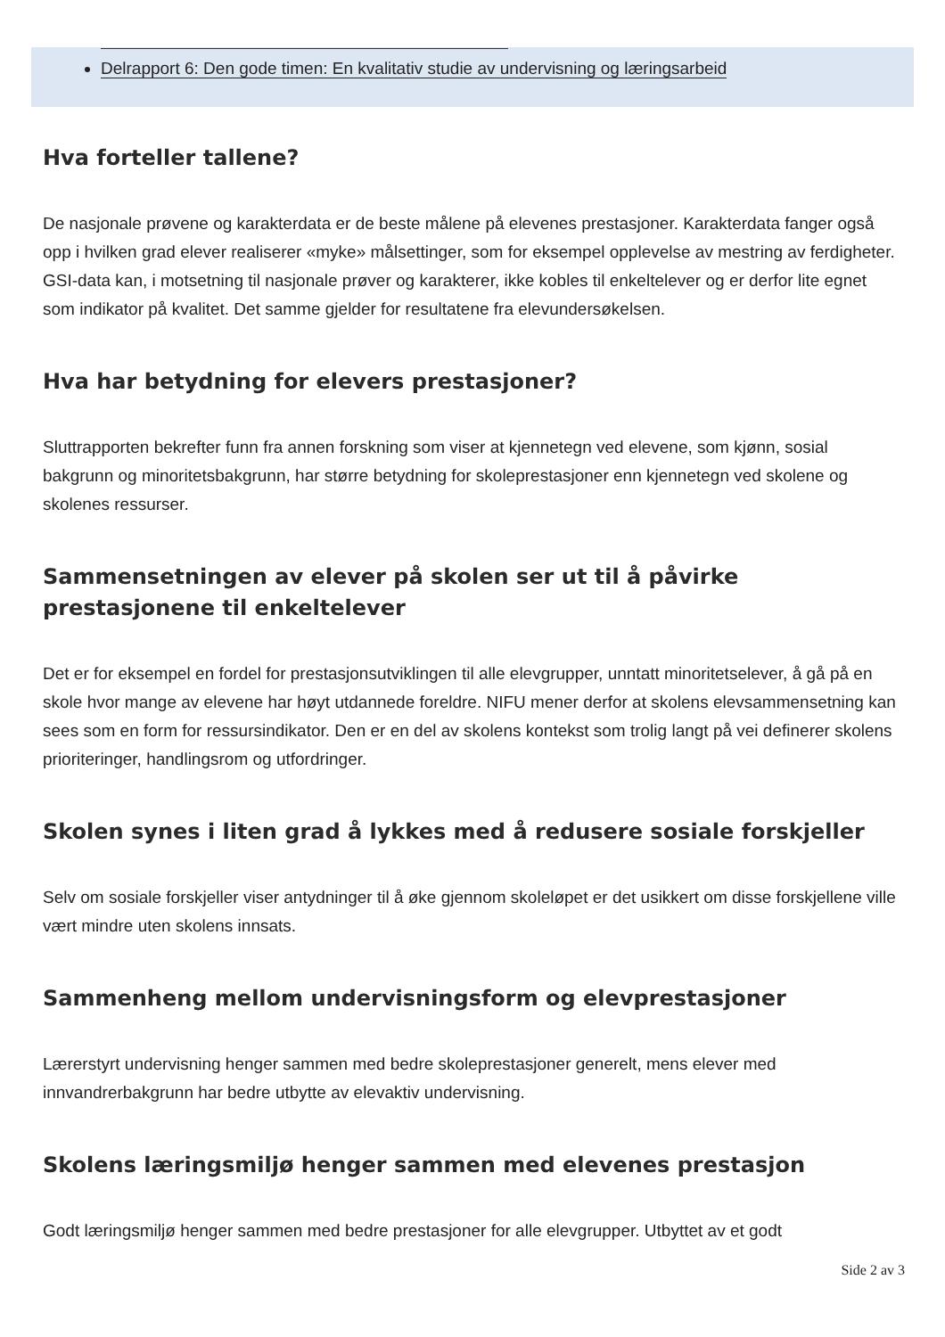Delrapport 6: Den gode timen: En kvalitativ studie av undervisning og læringsarbeid
Hva forteller tallene?
De nasjonale prøvene og karakterdata er de beste målene på elevenes prestasjoner. Karakterdata fanger også opp i hvilken grad elever realiserer «myke» målsettinger, som for eksempel opplevelse av mestring av ferdigheter. GSI-data kan, i motsetning til nasjonale prøver og karakterer, ikke kobles til enkeltelever og er derfor lite egnet som indikator på kvalitet. Det samme gjelder for resultatene fra elevundersøkelsen.
Hva har betydning for elevers prestasjoner?
Sluttrapporten bekrefter funn fra annen forskning som viser at kjennetegn ved elevene, som kjønn, sosial bakgrunn og minoritetsbakgrunn, har større betydning for skoleprestasjoner enn kjennetegn ved skolene og skolenes ressurser.
Sammensetningen av elever på skolen ser ut til å påvirke prestasjonene til enkeltelever
Det er for eksempel en fordel for prestasjonsutviklingen til alle elevgrupper, unntatt minoritetselever, å gå på en skole hvor mange av elevene har høyt utdannede foreldre. NIFU mener derfor at skolens elevsammensetning kan sees som en form for ressursindikator. Den er en del av skolens kontekst som trolig langt på vei definerer skolens prioriteringer, handlingsrom og utfordringer.
Skolen synes i liten grad å lykkes med å redusere sosiale forskjeller
Selv om sosiale forskjeller viser antydninger til å øke gjennom skoleløpet er det usikkert om disse forskjellene ville vært mindre uten skolens innsats.
Sammenheng mellom undervisningsform og elevprestasjoner
Lærerstyrt undervisning henger sammen med bedre skoleprestasjoner generelt, mens elever med innvandrerbakgrunn har bedre utbytte av elevaktiv undervisning.
Skolens læringsmiljø henger sammen med elevenes prestasjon
Godt læringsmiljø henger sammen med bedre prestasjoner for alle elevgrupper. Utbyttet av et godt
Side 2 av 3